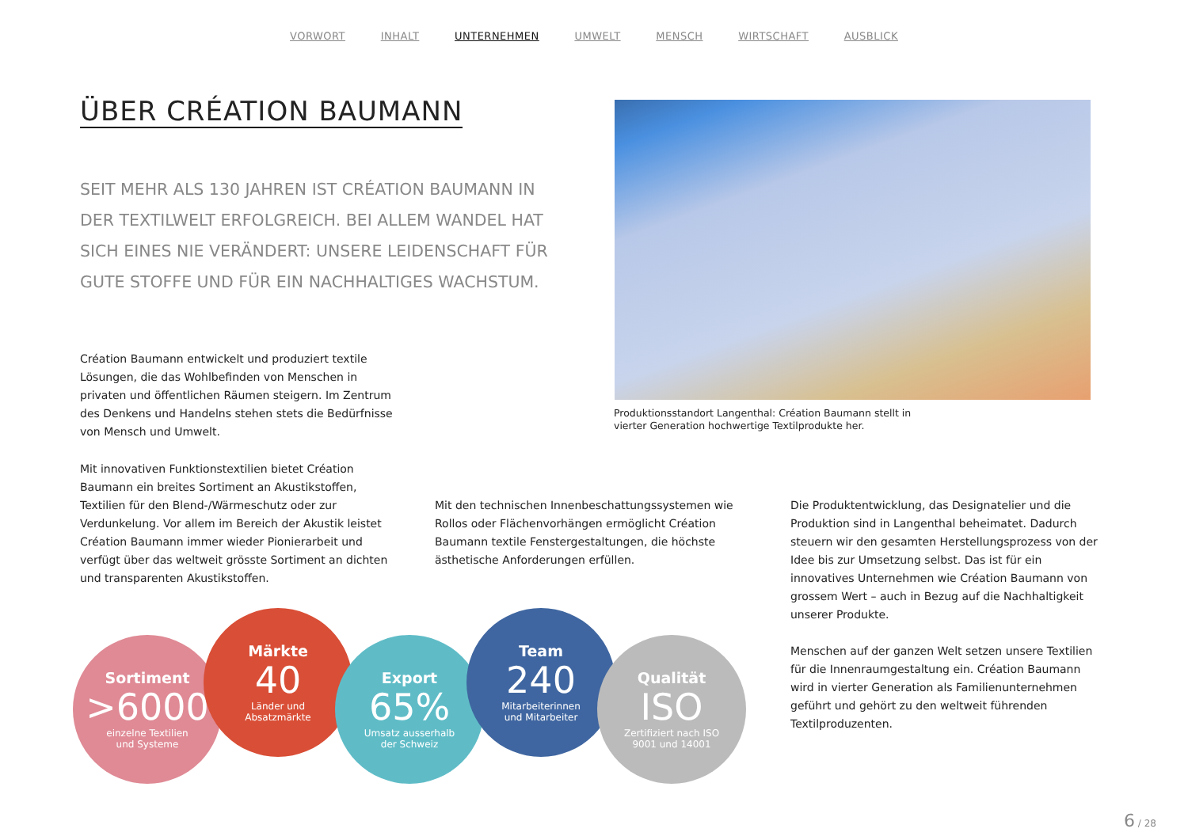VORWORT INHALT UNTERNEHMEN UMWELT MENSCH WIRTSCHAFT AUSBLICK
ÜBER CRÉATION BAUMANN
SEIT MEHR ALS 130 JAHREN IST CRÉATION BAUMANN IN DER TEXTILWELT ERFOLGREICH. BEI ALLEM WANDEL HAT SICH EINES NIE VERÄNDERT: UNSERE LEIDENSCHAFT FÜR GUTE STOFFE UND FÜR EIN NACHHALTIGES WACHSTUM.
Produktionsstandort Langenthal: Création Baumann stellt in vierter Generation hochwertige Textilprodukte her.
Création Baumann entwickelt und produziert textile Lösungen, die das Wohlbefinden von Menschen in privaten und öffentlichen Räumen steigern. Im Zentrum des Denkens und Handelns stehen stets die Bedürfnisse von Mensch und Umwelt.
Mit innovativen Funktionstextilien bietet Création Baumann ein breites Sortiment an Akustikstoffen, Textilien für den Blend-/Wärmeschutz oder zur Verdunkelung. Vor allem im Bereich der Akustik leistet Création Baumann immer wieder Pionierarbeit und verfügt über das weltweit grösste Sortiment an dichten und transparenten Akustikstoffen.
Mit den technischen Innenbeschattungssystemen wie Rollos oder Flächenvorhängen ermöglicht Création Baumann textile Fenstergestaltungen, die höchste ästhetische Anforderungen erfüllen.
Die Produktentwicklung, das Designatelier und die Produktion sind in Langenthal beheimatet. Dadurch steuern wir den gesamten Herstellungsprozess von der Idee bis zur Umsetzung selbst. Das ist für ein innovatives Unternehmen wie Création Baumann von grossem Wert – auch in Bezug auf die Nachhaltigkeit unserer Produkte.
Menschen auf der ganzen Welt setzen unsere Textilien für die Innenraumgestaltung ein. Création Baumann wird in vierter Generation als Familienunternehmen geführt und gehört zu den weltweit führenden Textilproduzenten.
Sortiment
>6000
einzelne Textilien
und Systeme
Märkte
40
Länder und
Absatzmärkte
Export
65%
Umsatz ausserhalb
der Schweiz
Team
240
Mitarbeiterinnen
und Mitarbeiter
Qualität
ISO
Zertifiziert nach ISO
9001 und 14001
6 / 28